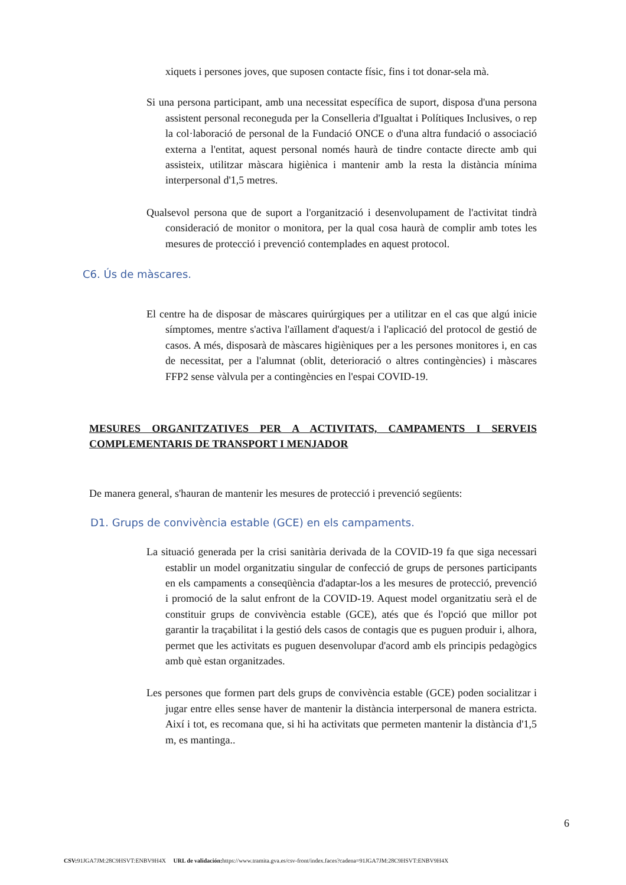xiquets i persones joves, que suposen contacte físic, fins i tot donar-sela mà.
Si una persona participant, amb una necessitat específica de suport, disposa d'una persona assistent personal reconeguda per la Conselleria d'Igualtat i Polítiques Inclusives, o rep la col·laboració de personal de la Fundació ONCE o d'una altra fundació o associació externa a l'entitat, aquest personal només haurà de tindre contacte directe amb qui assisteix, utilitzar màscara higiènica i mantenir amb la resta la distància mínima interpersonal d'1,5 metres.
Qualsevol persona que de suport a l'organització i desenvolupament de l'activitat tindrà consideració de monitor o monitora, per la qual cosa haurà de complir amb totes les mesures de protecció i prevenció contemplades en aquest protocol.
C6. Ús de màscares.
El centre ha de disposar de màscares quirúrgiques per a utilitzar en el cas que algú inicie símptomes, mentre s'activa l'aïllament d'aquest/a i l'aplicació del protocol de gestió de casos. A més, disposarà de màscares higièniques per a les persones monitores i, en cas de necessitat, per a l'alumnat (oblit, deterioració o altres contingències) i màscares FFP2 sense vàlvula per a contingències en l'espai COVID-19.
MESURES ORGANITZATIVES PER A ACTIVITATS, CAMPAMENTS I SERVEIS COMPLEMENTARIS DE TRANSPORT I MENJADOR
De manera general, s'hauran de mantenir les mesures de protecció i prevenció següents:
D1. Grups de convivència estable (GCE) en els campaments.
La situació generada per la crisi sanitària derivada de la COVID-19 fa que siga necessari establir un model organitzatiu singular de confecció de grups de persones participants en els campaments a conseqüència d'adaptar-los a les mesures de protecció, prevenció i promoció de la salut enfront de la COVID-19. Aquest model organitzatiu serà el de constituir grups de convivència estable (GCE), atés que és l'opció que millor pot garantir la traçabilitat i la gestió dels casos de contagis que es puguen produir i, alhora, permet que les activitats es puguen desenvolupar d'acord amb els principis pedagògics amb què estan organitzades.
Les persones que formen part dels grups de convivència estable (GCE) poden socialitzar i jugar entre elles sense haver de mantenir la distància interpersonal de manera estricta. Així i tot, es recomana que, si hi ha activitats que permeten mantenir la distància d'1,5 m, es mantinga..
6
CSV: 91JGA7JM:28C9HSVT:ENBV9H4X URL de validación: https://www.tramita.gva.es/csv-front/index.faces?cadena=91JGA7JM:28C9HSVT:ENBV9H4X